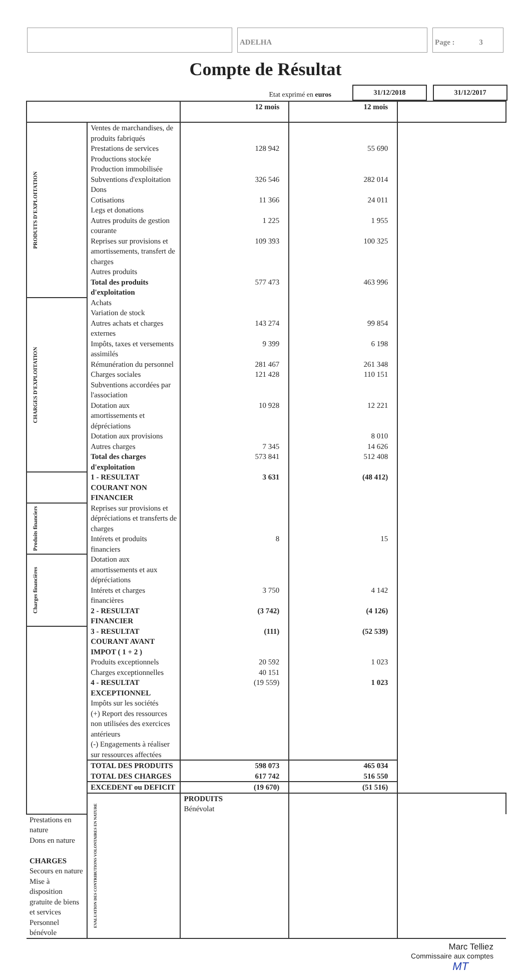ADELHA Page : 3
Compte de Résultat
Etat exprimé en euros 31/12/2018 31/12/2017
| | | 12 mois | 12 mois | |
| PRODUITS D'EXPLOITATION | Ventes de marchandises, de produits fabriqués | | | |
| | Prestations de services | 128 942 | 55 690 | |
| | Productions stockée | | | |
| | Production immobilisée | | | |
| | Subventions d'exploitation | 326 546 | 282 014 | |
| | Dons | | | |
| | Cotisations | 11 366 | 24 011 | |
| | Legs et donations | | | |
| | Autres produits de gestion courante | 1 225 | 1 955 | |
| | Reprises sur provisions et amortissements, transfert de charges | 109 393 | 100 325 | |
| | Autres produits | | | |
| | Total des produits d'exploitation | 577 473 | 463 996 | |
| CHARGES D'EXPLOITATION | Achats | | | |
| | Variation de stock | | | |
| | Autres achats et charges externes | 143 274 | 99 854 | |
| | Impôts, taxes et versements assimilés | 9 399 | 6 198 | |
| | Rémunération du personnel | 281 467 | 261 348 | |
| | Charges sociales | 121 428 | 110 151 | |
| | Subventions accordées par l'association | | | |
| | Dotation aux amortissements et dépréciations | 10 928 | 12 221 | |
| | Dotation aux provisions | | 8 010 | |
| | Autres charges | 7 345 | 14 626 | |
| | Total des charges d'exploitation | 573 841 | 512 408 | |
| | 1 - RESULTAT COURANT NON FINANCIER | 3 631 | (48 412) | |
| Produits financiers | Reprises sur provisions et dépréciations et transferts de charges | | | |
| | Intérets et produits financiers | 8 | 15 | |
| Charges financières | Dotation aux amortissements et aux dépréciations | | | |
| | Intérets et charges financières | 3 750 | 4 142 | |
| | 2 - RESULTAT FINANCIER | (3 742) | (4 126) | |
| | 3 - RESULTAT COURANT AVANT IMPOT ( 1 + 2 ) | (111) | (52 539) | |
| | Produits exceptionnels | 20 592 | 1 023 | |
| | Charges exceptionnelles | 40 151 | | |
| | 4 - RESULTAT EXCEPTIONNEL | (19 559) | 1 023 | |
| | Impôts sur les sociétés | | | |
| | (+) Report des ressources non utilisées des exercices antérieurs | | | |
| | (-) Engagements à réaliser sur ressources affectées | | | |
| | TOTAL DES PRODUITS | 598 073 | 465 034 | |
| | TOTAL DES CHARGES | 617 742 | 516 550 | |
| | EXCEDENT ou DEFICIT | (19 670) | (51 516) | |
| | EVALUATION DES CONTRIBUTIONS VOLONTAIRES EN NATURE | PRODUITS | | |
| | | Bénévolat | | |
| Prestations en nature | | | | |
| Dons en nature | | | | |
| CHARGES | | | | |
| Secours en nature | | | | |
| Mise à disposition gratuite de biens et services | | | | |
| Personnel bénévole | | | | |
Marc Telliez
Commissaire aux comptes
MT